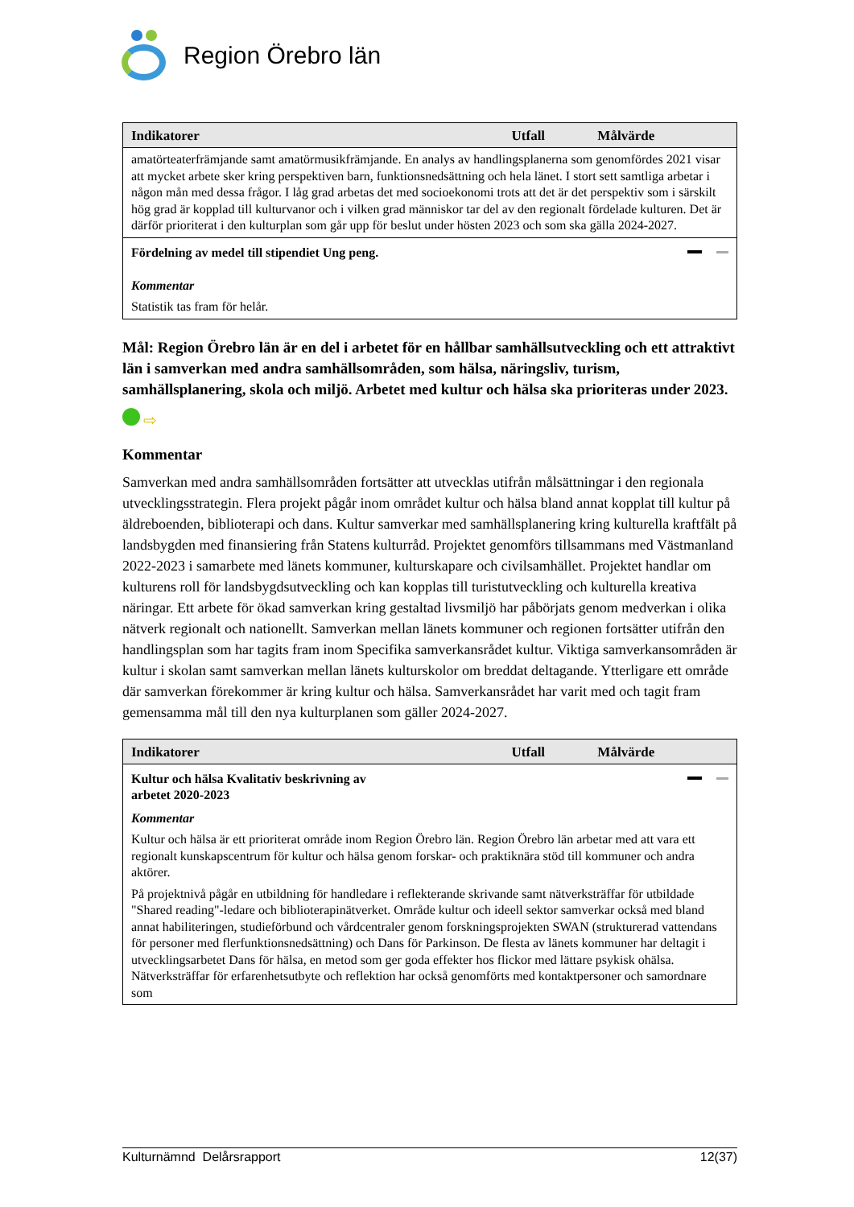Region Örebro län
| Indikatorer | Utfall | Målvärde |
| --- | --- | --- |
| amatörteaterfrämjande samt amatörmusikfrämjande. En analys av handlingsplanerna som genomfördes 2021 visar att mycket arbete sker kring perspektiven barn, funktionsnedsättning och hela länet. I stort sett samtliga arbetar i någon mån med dessa frågor. I låg grad arbetas det med socioekonomi trots att det är det perspektiv som i särskilt hög grad är kopplad till kulturvanor och i vilken grad människor tar del av den regionalt fördelade kulturen. Det är därför prioriterat i den kulturplan som går upp för beslut under hösten 2023 och som ska gälla 2024-2027. | | |
| Fördelning av medel till stipendiet Ung peng. Kommentar Statistik tas fram för helår. | | |
Mål: Region Örebro län är en del i arbetet för en hållbar samhällsutveckling och ett attraktivt län i samverkan med andra samhällsområden, som hälsa, näringsliv, turism, samhällsplanering, skola och miljö. Arbetet med kultur och hälsa ska prioriteras under 2023.
⇨
Kommentar
Samverkan med andra samhällsområden fortsätter att utvecklas utifrån målsättningar i den regionala utvecklingsstrategin. Flera projekt pågår inom området kultur och hälsa bland annat kopplat till kultur på äldreboenden, biblioterapi och dans. Kultur samverkar med samhällsplanering kring kulturella kraftfält på landsbygden med finansiering från Statens kulturråd. Projektet genomförs tillsammans med Västmanland 2022-2023 i samarbete med länets kommuner, kulturskapare och civilsamhället. Projektet handlar om kulturens roll för landsbygdsutveckling och kan kopplas till turistutveckling och kulturella kreativa näringar. Ett arbete för ökad samverkan kring gestaltad livsmiljö har påbörjats genom medverkan i olika nätverk regionalt och nationellt. Samverkan mellan länets kommuner och regionen fortsätter utifrån den handlingsplan som har tagits fram inom Specifika samverkansrådet kultur. Viktiga samverkansområden är kultur i skolan samt samverkan mellan länets kulturskolor om breddat deltagande. Ytterligare ett område där samverkan förekommer är kring kultur och hälsa. Samverkansrådet har varit med och tagit fram gemensamma mål till den nya kulturplanen som gäller 2024-2027.
| Indikatorer | Utfall | Målvärde |
| --- | --- | --- |
| Kultur och hälsa Kvalitativ beskrivning av arbetet 2020-2023 | | |
| Kommentar Kultur och hälsa är ett prioriterat område inom Region Örebro län. Region Örebro län arbetar med att vara ett regionalt kunskapscentrum för kultur och hälsa genom forskar- och praktiknära stöd till kommuner och andra aktörer. På projektnivå pågår en utbildning för handledare i reflekterande skrivande samt nätverksträffar för utbildade "Shared reading"-ledare och biblioterapinätverket. Område kultur och ideell sektor samverkar också med bland annat habiliteringen, studieförbund och vårdcentraler genom forskningsprojekten SWAN (strukturerad vattendans för personer med flerfunktionsnedsättning) och Dans för Parkinson. De flesta av länets kommuner har deltagit i utvecklingsarbetet Dans för hälsa, en metod som ger goda effekter hos flickor med lättare psykisk ohälsa. Nätverksträffar för erfarenhetsutbyte och reflektion har också genomförts med kontaktpersoner och samordnare som | | |
Kulturnämnd Delårsrapport 12(37)